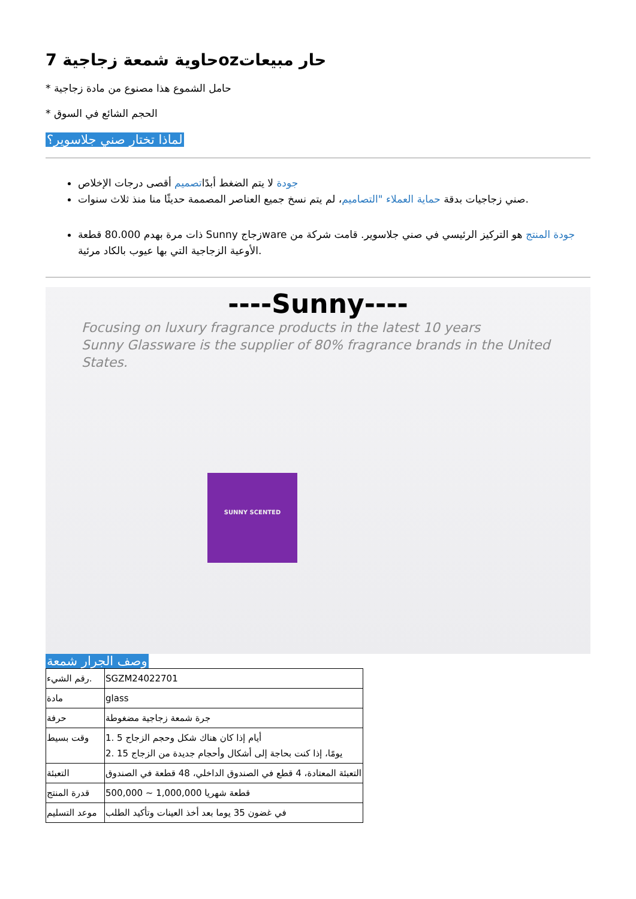حاوية شمعة زجاجية 7ozحار مبيعات
* حامل الشموع هذا مصنوع من مادة زجاجية
* الحجم الشائع في السوق
لماذا تختار صني جلاسوير؟
جودة لا يتم الضغط أبدًاتصميم أقصى درجات الإخلاص
صني زجاجيات بدقة حماية العملاء "التصاميم، لم يتم نسخ جميع العناصر المصممة حديثًا منا منذ ثلاث سنوات.
ذات مرة بهدم 80.000 قطعة Sunny زجاجware جودة المنتج هو التركيز الرئيسي في صني جلاسوير. قامت شركة من الأوعية الزجاجية التي بها عيوب بالكاد مرئية.
----Sunny----
Focusing on luxury fragrance products in the latest 10 years
Sunny Glassware is the supplier of 80% fragrance brands in the United States.
SUNNY SCENTED
وصف الجرار شمعة
| رقم الشيء. | SGZM24022701 |
| مادة | glass |
| حرفة | جرة شمعة زجاجية مضغوطة |
| وقت بسيط | 1. 5 أيام إذا كان هناك شكل وحجم الزجاج 2. 15 يومًا، إذا كنت بحاجة إلى أشكال وأحجام جديدة من الزجاج |
| التعبئة | التعبئة المعتادة، 4 قطع في الصندوق الداخلي، 48 قطعة في الصندوق |
| قدرة المنتج | 500,000 ~ 1,000,000 قطعة شهريا |
| موعد التسليم | في غضون 35 يوما بعد أخذ العينات وتأكيد الطلب |